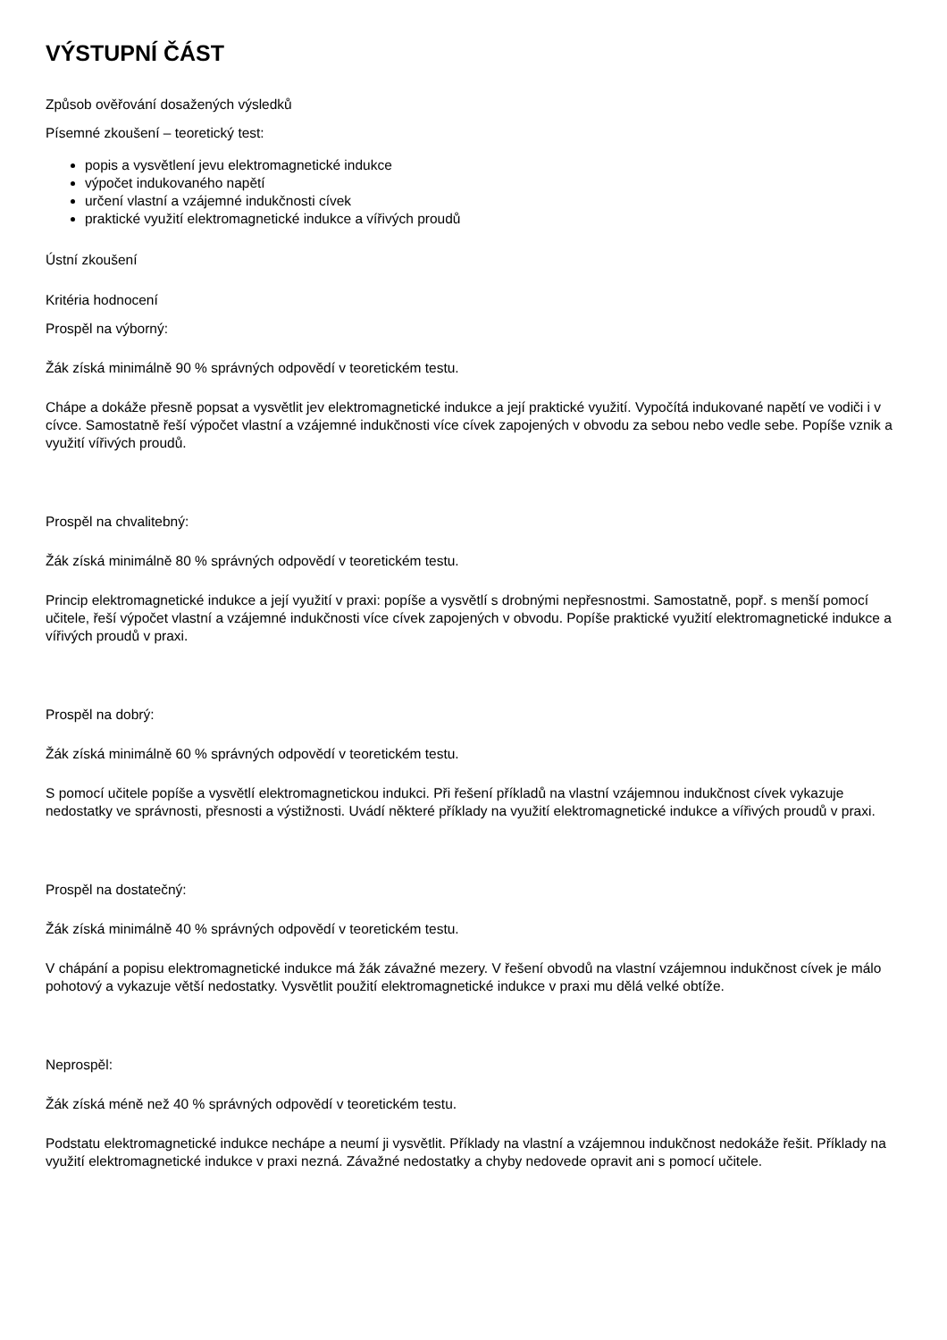VÝSTUPNÍ ČÁST
Způsob ověřování dosažených výsledků
Písemné zkoušení – teoretický test:
popis a vysvětlení jevu elektromagnetické indukce
výpočet indukovaného napětí
určení vlastní a vzájemné indukčnosti cívek
praktické využití elektromagnetické indukce a vířivých proudů
Ústní zkoušení
Kritéria hodnocení
Prospěl na výborný:
Žák získá minimálně 90 % správných odpovědí v teoretickém testu.
Chápe a dokáže přesně popsat a vysvětlit jev elektromagnetické indukce a její praktické využití. Vypočítá indukované napětí ve vodiči i v cívce. Samostatně řeší výpočet vlastní a vzájemné indukčnosti více cívek zapojených v obvodu za sebou nebo vedle sebe. Popíše vznik a využití vířivých proudů.
Prospěl na chvalitebný:
Žák získá minimálně 80 % správných odpovědí v teoretickém testu.
Princip elektromagnetické indukce a její využití v praxi: popíše a vysvětlí s drobnými nepřesnostmi. Samostatně, popř. s menší pomocí učitele, řeší výpočet vlastní a vzájemné indukčnosti více cívek zapojených v obvodu. Popíše praktické využití elektromagnetické indukce a vířivých proudů v praxi.
Prospěl na dobrý:
Žák získá minimálně 60 % správných odpovědí v teoretickém testu.
S pomocí učitele popíše a vysvětlí elektromagnetickou indukci. Při řešení příkladů na vlastní vzájemnou indukčnost cívek vykazuje nedostatky ve správnosti, přesnosti a výstižnosti. Uvádí některé příklady na využití elektromagnetické indukce a vířivých proudů v praxi.
Prospěl na dostatečný:
Žák získá minimálně 40 % správných odpovědí v teoretickém testu.
V chápání a popisu elektromagnetické indukce má žák závažné mezery. V řešení obvodů na vlastní vzájemnou indukčnost cívek je málo pohotový a vykazuje větší nedostatky. Vysvětlit použití elektromagnetické indukce v praxi mu dělá velké obtíže.
Neprospěl:
Žák získá méně než 40 % správných odpovědí v teoretickém testu.
Podstatu elektromagnetické indukce nechápe a neumí ji vysvětlit. Příklady na vlastní a vzájemnou indukčnost nedokáže řešit. Příklady na využití elektromagnetické indukce v praxi nezná. Závažné nedostatky a chyby nedovede opravit ani s pomocí učitele.